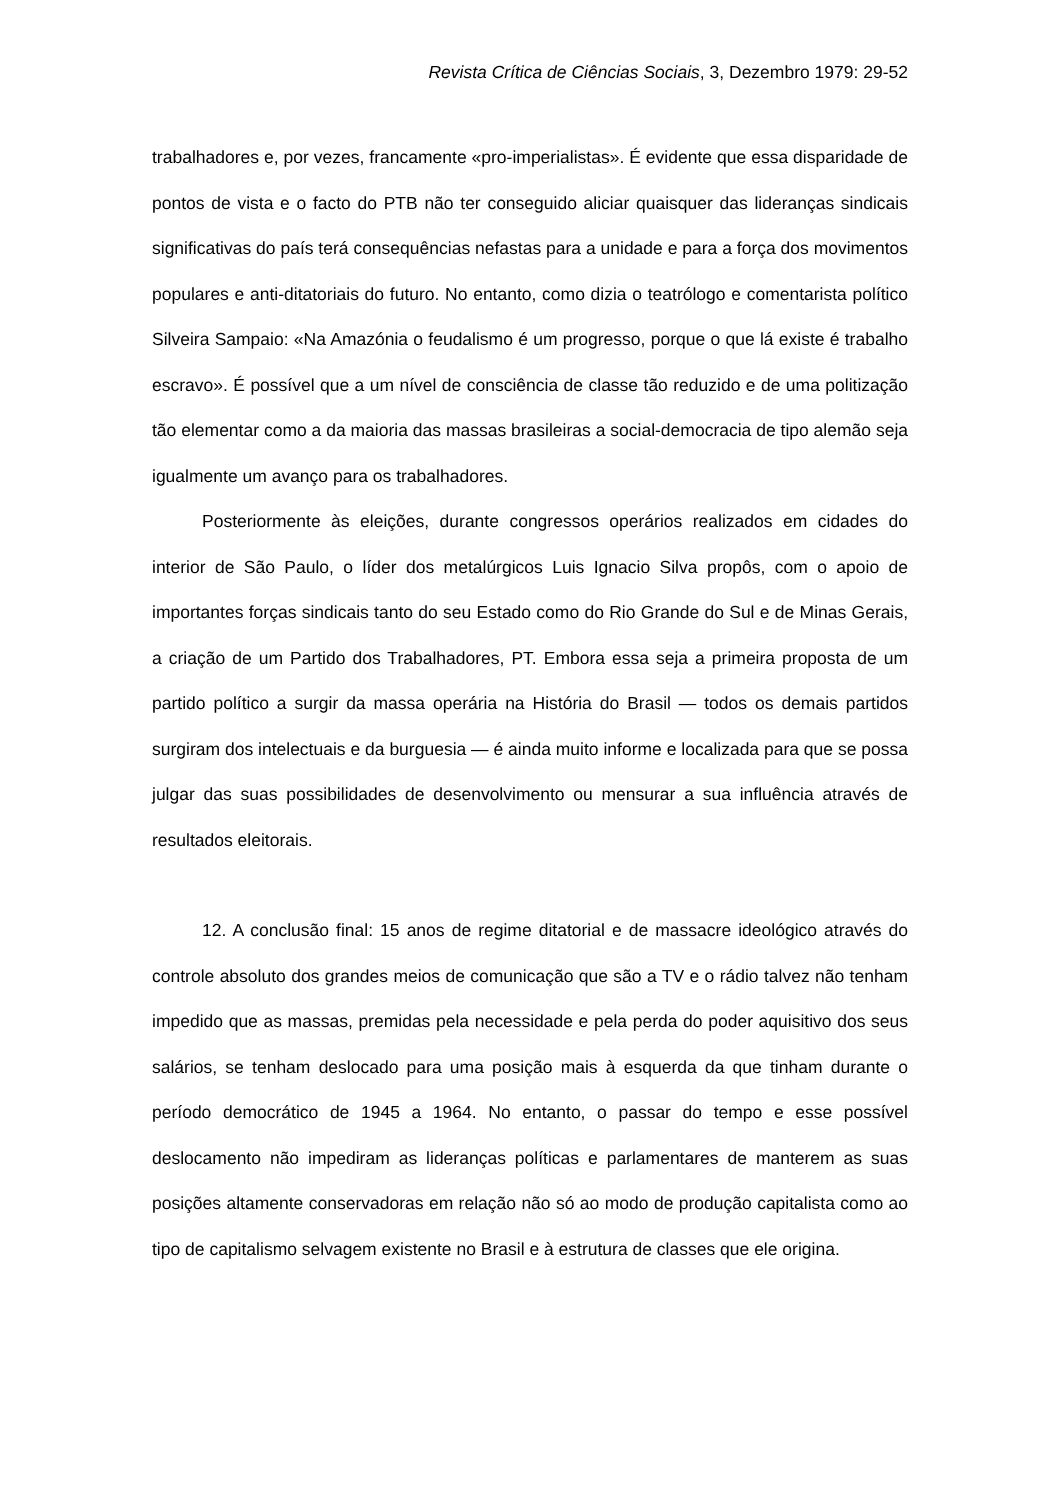Revista Crítica de Ciências Sociais, 3, Dezembro 1979: 29-52
trabalhadores e, por vezes, francamente «pro-imperialistas». É evidente que essa disparidade de pontos de vista e o facto do PTB não ter conseguido aliciar quaisquer das lideranças sindicais significativas do país terá consequências nefastas para a unidade e para a força dos movimentos populares e anti-ditatoriais do futuro. No entanto, como dizia o teatrólogo e comentarista político Silveira Sampaio: «Na Amazónia o feudalismo é um progresso, porque o que lá existe é trabalho escravo». É possível que a um nível de consciência de classe tão reduzido e de uma politização tão elementar como a da maioria das massas brasileiras a social-democracia de tipo alemão seja igualmente um avanço para os trabalhadores.
Posteriormente às eleições, durante congressos operários realizados em cidades do interior de São Paulo, o líder dos metalúrgicos Luis Ignacio Silva propôs, com o apoio de importantes forças sindicais tanto do seu Estado como do Rio Grande do Sul e de Minas Gerais, a criação de um Partido dos Trabalhadores, PT. Embora essa seja a primeira proposta de um partido político a surgir da massa operária na História do Brasil — todos os demais partidos surgiram dos intelectuais e da burguesia — é ainda muito informe e localizada para que se possa julgar das suas possibilidades de desenvolvimento ou mensurar a sua influência através de resultados eleitorais.
12. A conclusão final: 15 anos de regime ditatorial e de massacre ideológico através do controle absoluto dos grandes meios de comunicação que são a TV e o rádio talvez não tenham impedido que as massas, premidas pela necessidade e pela perda do poder aquisitivo dos seus salários, se tenham deslocado para uma posição mais à esquerda da que tinham durante o período democrático de 1945 a 1964. No entanto, o passar do tempo e esse possível deslocamento não impediram as lideranças políticas e parlamentares de manterem as suas posições altamente conservadoras em relação não só ao modo de produção capitalista como ao tipo de capitalismo selvagem existente no Brasil e à estrutura de classes que ele origina.